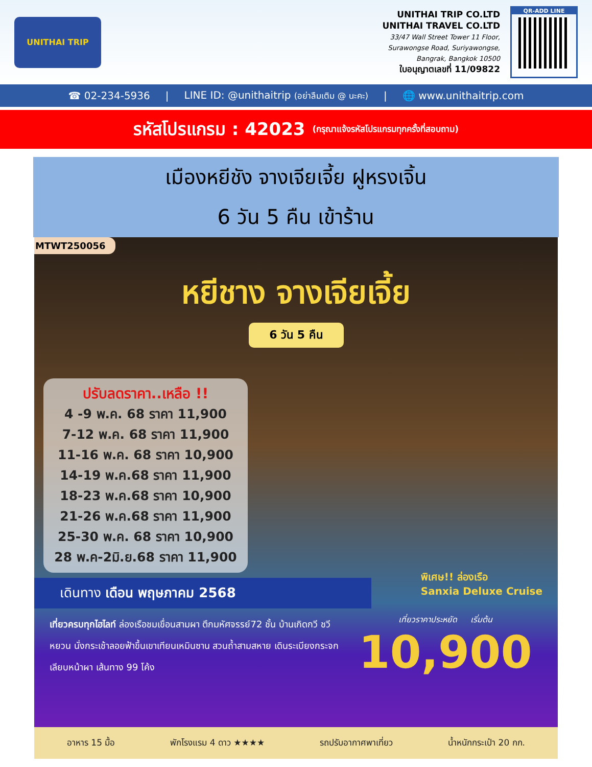UNITHAI TRIP
UNITHAI TRIP CO.LTD
UNITHAI TRAVEL CO.LTD
33/47 Wall Street Tower 11 Floor,
Surawongse Road, Suriyawongse,
Bangrak, Bangkok 10500
ใบอนุญาตเลขที่ 11/09822
QR-ADD LINE
☎ 02-234-5936 | LINE ID: @unithaitrip (อย่าลืมเติม @ นะคะ) | 🌐 www.unithaitrip.com
รหัสโปรแกรม : 42023 (กรุณาแจ้งรหัสโปรแกรมทุกครั้งที่สอบถาม)
เมืองหยีชัง จางเจียเจี้ย ฝูหรงเจิ้น
6 วัน 5 คืน เข้าร้าน
MTWT250056
หยีชาง จางเจียเจี้ย
6 วัน 5 คืน
ปรับลดราคา..เหลือ !!
4 -9 พ.ค. 68 ราคา 11,900
7-12 พ.ค. 68 ราคา 11,900
11-16 พ.ค. 68 ราคา 10,900
14-19 พ.ค.68 ราคา 11,900
18-23 พ.ค.68 ราคา 10,900
21-26 พ.ค.68 ราคา 11,900
25-30 พ.ค. 68 ราคา 10,900
28 พ.ค-2มิ.ย.68 ราคา 11,900
พิเศษ!! ล่องเรือ
Sanxia Deluxe Cruise
เดินทาง เดือน พฤษภาคม 2568
เที่ยวครบทุกไฮไลท์ ล่องเรือชมเขื่อนสามผา ตึกมหัศจรรย์72 ชั้น บ้านเกิดกวี ชวีหยวน นั่งกระเช้าลอยฟ้าขึ้นเขาเทียนเหมินซาน สวนถ้ำสามสหาย เดินระเบียงกระจกเลียบหน้าผา เส้นทาง 99 โค้ง
เที่ยวราคาประหยัด เริ่มต้น
10,900
อาหาร 15 มื้อ พักโรงแรม 4 ดาว ★★★★ รถปรับอากาศพาเที่ยว น้ำหนักกระเป๋า 20 กก.